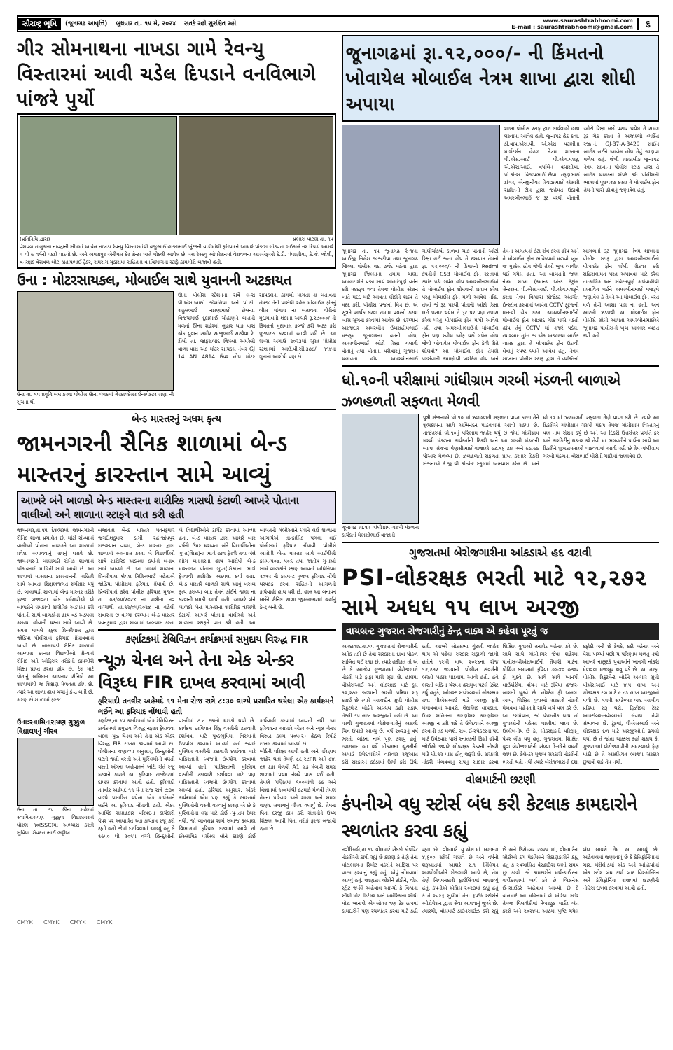સૌરાષ્ટ્ર ભૂમિ
(જૂનાગઢ આવૃત્તિ) બુધવાર તા. ૧૫ મે, ૨૦૨૪ સતર્ક રહો સુરક્ષિત રહો
www.saurashtrabhoomi.com
E-mail : saurashtrabhoomi@gmail.com
૬
ગીર સોમનાથના નાખડા ગામે રેવન્યુ વિસ્તારમાં આવી ચડેલ દિપડાને વનવિભાગે પાંજરે પુર્યો
(પ્રતિનિધિ દ્વારા) પ્રભાસ પાટણ તા. ૧૫
વેરાવળ તાલુકાના નાવદ્રાની સીમમાં આવેલ નાખડા રેવન્યુ વિસ્તારમાંથી વજુભાઈ હાજાભાઈ ખૂંટડની વાડીમાંથી ફરીયાદને આધારે પાંજરા ગોઠવતા ગઈકાલે નર દિપડો આશરે ૫ થી ૯ વર્ષનો પકડી પાડયો છે. અને અમરાપુર એનીમલ કેર સેન્ટર ખાતે મોકલી આપેલ છે. આ રેસ્કયુ ઓપરેશનમાં વેરાવળના આરએફઓ કે.ડી. પંપાણીયા, કે.જે. જોશી, વનરક્ષક વેરાવળ બીટ, પ્રતાપભાઈ ટ્રેકર, રામસંગ ચુડાસમા સહિતના વનવિભાગના સ્ટાફે કામગીરી બજાવી હતી.
ઉના : મોટરસાયકલ, મોબાઈલ સાથે યુવાનની અટકાયત
ઉના તા. ૧૫ પ્રવૃતિ બંધ કરવા પોલીસ ઊના પંથકમાં ગેરકાયદેસર ઈન્સ્પેક્ટર રાણા ની સૂચના થી
ઊના પોલીસ સ્ટેશનના સર્વે લન્સ પી.એસ.આઈ. જેબલિયા અને પો.કો. રાહુલભાઈ નારણભાઈ છેલના, વિજયભાઈ દૂદાભાઈ ચૌહાણને બાતમી મળતાં ઊના શહેરમાં લુહાર ચોક પાસે એક યુવાન સમીર રમજુભાઈ સરવૈયા રે. ટીંબી તા. જાફરાબાદ જિલ્લા અમરેલી વાળા પાસે એક મોટર સાયકલ નંબર GJ 14 AN 4814 ઉપર હોય મોટર સાયકલના કાગળો માગતા ના બતાવતા તેમજ તેની પાસેથી રહેલ મોબાઈલ ફોનનું બીલ માંગતા ના બતાવતા ચોરીનો મુદામાલની શંકાના આધારે રૂ.૨૮૦૦૦/ ની કિંમતનો મુદામાલ કબ્જે કરી અટક કરી પૂછપરછ કરવામાં આવી રહી છે. આ શખ્સ અગાઉ ૨૦૨૩માં સુરત પોલીસ સ્ટેશનમાં આઈ.પી.સી.૩૭૯/ ૧૧૪ના ગુનાનો આરોપી પણ છે.
બેન્ડ માસ્તરનું અધમ કૃત્ય
જામનગરની સૈનિક શાળામાં બેન્ડ માસ્તરનું કારસ્તાન સામે આવ્યું
આખરે બંને બાળકો બેન્ડ માસ્તરના શારીરિક ત્રાસથી કંટાળી આખરે પોતાના વાલીઓ અને શાળાના સ્ટાફને વાત કરી હતી
જામનગર,તા.૧૫ દેશભરમાં જામનગરની સૈનિક શાળા પ્રચલિત છે. મોટી સંખ્યામાં વાલીઓ પોતાના બાળકને આ શાળામાં પ્રવેશ અપાવવાનું સપનું ધરાવે છે. જામનગરની બાલાચડી સૈનિક શાળામાં ચોંકાવનારી માહિતી સામે આવી છે. આ શાળામાં માસ્તરના કારસ્તાનની માહિતી સામે આવતા શિક્ષણજગત શર્મશાર થયું છે. બાલાચડી શાળામાં બેન્ડ માસ્તર તરીકે ફરજ બજાવતા એક કર્મચારીએ બે બાળકોને ધમકાવી શારીરિક અડપલા કરી પોતાની સાથે બાળકોના હાથ વડે અડપલા કરાવ્યા હોવાની ઘટના સામે આવી છે. સમગ્ર મામલે સ્કુલ પ્રિન્સીપાલ દ્વારા જોડિયા પોલીસમાં ફરિયાદ નોંધાવવામાં આવી છે. બાલાચડી સૈનિક શાળામાં અભ્યાસ કરનાર વિદ્યાર્થીઓ સૈન્યમાં સૈનિક અને ઓફિસર તરીકેની કામગીરી શિક્ષા પ્રાપ્ત કરતા હોય છે. દેશ માટે પોતાનું બલિદાન આપનાર સૈનિકો આ શાળામાંથી જ શિક્ષણ મેળવતા હોય છે. ત્યારે આ શાળા હાલ ચર્ચાનું કેન્દ્ર બની છે. કારણ છે શાળામાં ફરજ
બજાવતા બેન્ડ માસ્તર પવનકુમાર જગદીશકુમાર ડાંગી રહે.જોધપુર રાજસ્થાન વાળા, બેન્ડ માસ્તર દ્વારા શાળામાં અભ્યાસ કરતા બે વિદ્યાર્થીઓ સાથે શારીરિક અડપલા કર્યાનો બનાવ સામે આવ્યો છે. આ મામલે શાળાના પ્રિન્સીપાલ શ્રેયશ નિતિનભાઈ મહેતાએ જોડિયા પોલીસમાં ફરિયાદ નોંધાવી છે. પ્રિન્સીપાલે કરેલ પોલીસ ફરિયાદ મુજબ તા. ૦૭/૦૫/૨૦૨૪ ના રાત્રીના નવ વાગ્યાથી તા.૧૨/૦૫/૨૦૨૪ ના વહેલી સવારના છ વાગ્યા દરમ્યાન બેન્ડ માસ્તર પવનકુમાર દ્વારા શાળામાં અભ્યાસ કરતા બે વિદ્યાર્થીઓને ટાર્ગેટ કરવામાં આવ્યા હતા. બેન્ડ માસ્તર દ્વારા આશરે બાર વર્ષની ઉમર ધરાવતા બંને વિદ્યાર્થીઓના ગુપ્ત(શિશ્ન)ના ભાગે હાથ ફેરવી તથા બંન્ને ભોગ બનનારના હાથ આરોપી બેન્ડ માસ્તરએ પોતાના ગુપ્ત(શિશ્ન)ના ભાગે ફેરવાવી શારીરીક અડપલા કર્યા હતા. બેન્ડ માસ્તરે બાળકો સાથે આવું ખરાબ કૃત્ય કરાવ્યા બાદ તેમને કોઈને જાણ ના કરવાની ધમકી આપી હતી. આખરે બંને બાળકો બેન્ડ માસ્તરના શારીરિક ત્રાસથી કંટાળી આખરે પોતાના વાલીઓ અને શાળાના સ્ટાફને વાત કરી હતી. આ બાબતની ગંભીરતાને ધ્યાને લઈ શાળાના આચાર્યએ તાત્કાલિક પગલા લઈ પોલીસમાં ફરિયાદ નોંધાવી. પોલીસે આરોપી બેન્ડ માસ્તર સામે આઈપીસી કલમ-૫૦૪, ૫૦૬ તથા જાતીય ગુનાઓ સામે બાળકોને રક્ષણ આપતો અધિનિયમ ૨૦૧૨ ની કલમ-૮ મુજબ ફરિયાદ નોંધી ધરપકડ કરવા સહિતની આગળની કાર્યવાહી હાથ ધરી છે. હાલ આ બનાવને લઈને સૈનિક શાળા જીલ્લાભરમાં ચર્ચાનું કેન્દ્ર બની છે.
કર્ણાટકમાં ટેલિવિઝન કાર્યક્રમમાં સમુદાય વિરુદ્ધ FIR
ન્યૂઝ ચેનલ અને તેના એક એન્કર વિરૂધ્ધ FIR દાખલ કરવામાં આવી
ફરિયાદી તનવીર અહેમદે ૧૧ મેના રોજ રાત્રે ૮:૩૦ વાગ્યે પ્રસારિત થયેલા એક કાર્યક્રમને લઈને આ ફરિયાદ નોંધાવી હતી
ઉના:સ્વામિનારાયણ ગુરૂકુળ વિદ્યાલયનું ગૌરવ
ઉના તા. ૧૫ ઊના શહેરમાં સ્વામિનારાયણ ગુરૂકુળ વિદ્યાલયરમાં ધોરણ ૧૦(SSC)માં અભ્યાસ કરતી સુપ્રિયા શિવદત્ત ભાઈ ભટ્ટીએ
કર્ણાટક,તા.૧૫ કર્ણાટકમાં એક ટેલિવિઝન કાર્યક્રમમાં સમુદાય વિરુદ્ધ નફરત ફેલાવવા બદલ ન્યૂઝ ચેનલ અને તેના એક એંકર વિરુદ્ધ FIR દાખલ કરવામાં આવી છે. પોલીસના જણાવ્યા અનુસાર, હિન્દુઓની ઘટતી જતી વસ્તી અને મુસ્લિમોની વધતી વસ્તી અંગેના અહેવાલને ખોટી રીતે રજૂ કરવાને કારણે આ ફરિયાદ તાજેતરમાં દાખલ કરવામાં આવી હતી. ફરિયાદી તનવીર અહેમદે ૧૧ મેના રોજ રાત્રે ૮:૩૦ વાગ્યે પ્રસારિત થયેલા એક કાર્યક્રમને લઈને આ ફરિયાદ નોંધાવી હતી. એંકર આર્થિક સલાહકાર પરિષદના કાર્યકારી પેપર પર આધારિત એક કાર્યક્રમ રજૂ કરી રહ્યો હતો જેમાં દર્શાવવામાં આવ્યું હતું કે ૧૯૫૦ થી ૨૦૧૫ વચ્ચે હિન્દુઓની વસ્તીમાં ૭.૮ ટકાનો ઘટાડો થયો છે. કાર્યક્રમ દરમિયાન હિંદુ વસ્તીની ટકાવારી દર્શાવવા માટે પૃષ્ઠભૂમિમાં ત્રિરંગાનો ઉપયોગ કરવામાં આવ્યો હતો જ્યારે મુસ્લિમ વસ્તીની ટકાવારી દર્શાવવા માટે પાકિસ્તાની ધ્વજનો ઉપયોગ કરવામાં આવ્યો હતો. પાકિસ્તાની મુસ્લિમ વસ્તીની ટકાવારી દર્શાવવા માટે પણ પાકિસ્તાની ધ્વજનો ઉપયોગ કરવામાં આવ્યો હતો. ફરિયાદ અનુસાર, એંકરે કાર્યક્રમમાં એમ પણ કહ્યું કે ભારતમાં મુસ્લિમોની વસ્તી વધવાનું કારણ એ છે કે મુસ્લિમોના લગ્ન માટે કોઈ ન્યૂનતમ ઉંમર નથી. જો બાળલગ્ન સામે સમાજ કલ્યાણ વિભાગમાં ફરિયાદ કરવામાં આવે તો ઈસ્લામિક પર્સનલ લોને કારણે કોઈ કાર્યવાહી કરવામાં આવતી નથી. આ ફરિયાદના આધારે એંકર અને ન્યૂઝ ચેનલ વિરુદ્ધ કલમ ૫૦૫(૨) હેઠળ રિપોર્ટ દાખલ કરવામાં આવ્યો છે.
બોર્ડની પરિક્ષા આપી હતી અને પરિણામ જાહેર થતાં તેમણે ૯૯,૨૮PR અને ૯૪, ૯૬ ટકા મેળવી A1 ગ્રેડ મેળવી સમગ્ર શાળામાં પ્રથમ નંબરે પાસ થઈ હતી. તેમણે ગણિતમાં ૧૦૦માંથી ૯૯ અને વિજ્ઞાનમાં ૧૦૦માંથી ૯૮માર્ક મેળવી તેમણે તેમના પરિવાર અને શાળા અને સમગ્ર વાણંદ સમાજનું ગૌરવ વધાર્યું છે. તેમના પિતા દરજી કામ કરી સંતાનોને ઉચ્ચ શિક્ષણ આપી પિતા તરીકે ફરજ બજાવી રહ્યા છે.
જૂનાગઢમાં રૂા.૧૨,૦૦૦/- ની કિંમતનો ખોવાયેલ મોબાઈલ નેત્રમ શાખા દ્વારા શોધી અપાયા
શાખા પોલીસ સ્ટાફ દ્વારા કાર્યવાહી હાથ ધરવામાં આવેલ હતી. જૂનાગઢ હેડ કવા. ડી.વાય.એસ.પી. એ.એસ. પટણીના માર્ગદર્શન હેઠળ નેત્રમ શાખાના પી.એસ.આઈ પી.એચ.મશરૂ, એ.એસ.આઈ. વર્ષાબેન વઘાસીયા, પો.કોન્સ. વિજયભાઈ છૈયા, તરૂણભાઈ ડાંગર, એન્જીનીયર રિયાઝભાઈ અંસારી સહીતની ટીમ દ્વારા જહેમત ઉઠાવી અમરબીનભાઈ જે રૂટ પરથી પોતાની ઓટો રિક્ષા લઈ પસાર થયેલ તે સમગ્ર રૂટ ચેક કરતા તે અજાણ્યો વ્યક્તિ રજી.નં. GJ-37-A-3429 સાઈન બાઈક લઈને આવેલ હોય તેવું જાણવા મળેલ હતું. જેથી તાત્કાલીક જૂનાગઢ નેત્રમ શાખાના પોલીસ સ્ટાફ દ્વારા તે બાઈક ચાલકનો સંપર્ક કરી પોલીસની ભાષામાં પૂછપરછ કરતા તે મોબાઈલ ફોન તેમની પાસે હોવાનું જણાવેલ હતું.
જૂનાગઢ તા. ૧૫ જૂનાગઢ રેન્જના આઈજી નિલેશ જાજડીયા તથા જૂનાગઢ જિલ્લા પોલીસ વડા હર્ષદ મહેતા દ્વારા જૂનાગઢ જિલ્લાના તમામ થાણા અમલદારોને પ્રજા સાથે સોહાર્દપૂર્ણ વર્તન કરી મદદરૂપ થવા તેમજ પોલીસ સ્ટેશન ખાતે મદદ માટે આવતા લોકોને શક્ય તે મદદ કરી, પોલીસ પ્રજાનો મિત્ર છે, એ સૂત્રને સાર્થક કરવા તમામ પ્રયત્નો કરવા ખાસ સૂચના કરવામાં આવેલ છે. દરમ્યાન અરજદાર અમરબીન ઈબરાહીમભાઈ મજરૂમ જૂનાગઢના વતની હોય, અમરબીનભાઈ ઓટો રિક્ષા ચલાવી પોતાનું તથા પોતાના પરીવારનું ગુજરાન ચલાવતા હોય અમરબીનભાઈ ગાંધીચોકથી કાળવા ચોક પોતાની ઓટો રિક્ષા લઈ જતા હોય તે દરમ્યાન તેમનો રૂા. ૧૨,૦૦૦/- ની કિંમતનો Redmi કંપનીનો C53 મોબાઈલ ફોન રસ્તામાં ક્યાંક પડી ગયેલ હોય અમરબીનભાઈએ તે મોબાઈલ ફોન શોધવાનો પ્રયત્ન કરેલ પરંતુ મોબાઈલ ફોન મળી આવેલ નહિ. તેઓ જે રૂટ પરથી પોતાની ઓટો રિક્ષા લઈ પસાર થયેલ તે રૂટ પર પણ તપાસ કરેલ પરંતુ મોબાઈલ ફોન મળી આવેલ નહી તથા અમરબીનભાઈનો મોબાઈલ ફોન પણ સ્વીચ ઓફ થઈ ગયેલ હોય જેથી ખોવાયેલ મોબાઈલ ફોન કેવી રીતે શોધવો? આ મોબાઈલ ફોન તેમણે પરસેવાની કમાણીથી ખરીદેલ હોય અને તેમના અગત્યનાં ડેટા સેવ કરેલ હોય અને તે મોબાઈલ ફોન ભવિષ્યમાં મળવો ખૂબ જ મુશ્કેલ હોય જેથી તેઓ ખૂબ વ્યથીત થઈ ગયેલ હતા. આ બાબતની જાણ નેત્રમ શાખા (કમાન્ડ એન્ડ કંટ્રોલ સેન્ટર)ના પી.એસ.આઈ. પી.એચ.મશરૂને કરતા નેત્રમ વિશ્વાસ પ્રોજેક્ટ અંતર્ગત ઈન્સ્ટોલ કરવામાં આવેલ CCTV ફૂટેજની મદદથી ચેક કરતા અમરબીનભાઈનો મોબાઈલ ફોન આઝાદ ચોક પાસે પડતો હોય તેવું CCTV માં નજરે પડેલ, ત્યારબાદ તુરંત જ એક અજાણ્યા બાઈક ચાલક દ્વારા તે મોબાઈલ ફોન ઉઠાવી લેવાનું સ્પષ્ટ ધ્યાને આવેલ હતું. નેત્રમ શાખાના પોલીસ સ્ટાફ દ્વારા તે વ્યક્તિનો આગળનો રૂટ જૂનાગઢ નેત્રમ શાખાના પોલીસ સ્ટાફ દ્વારા અમરબીનભાઈનો મોબાઈક ફોન શોધી રીકવર કરી સહિસલામત પરત અપાવવા માટે કરેલ તાત્કાલિક અને સંવેદનપૂર્ણ કાર્યવાહીથી પ્રભાવિત થઈને અમરબીનભાઈ મજરૂમે જણાવેલ કે તેમને આ મોબાઈલ ફોન પરત મળે તેવી આશા પણ ના હતી, અને આટલી ઝડપથી આ મોબાઈલ ફોન પોલીસે શોધી આપતા અમરબીનભાઈએ જૂનાગઢ પોલીસનો ખૂબ આભાર વ્યક્ત કર્યો હતો.
ધો.૧૦ની પરીક્ષામાં ગાંધીગ્રામ ગરબી મંડળની બાળાએ ઝળહળતી સફળતા મેળવી
જૂનાગઢ તા.૧૫ ગાંધીગ્રામ ગરબી મંડળના કાર્યકર્તા મેણસીભાઈ વાજાની
પુત્રી સંજનાએ ધો.૧૦ માં ઝળહળતી સફળતા પ્રાપ્ત કરતા તેને શુભકામના સાથે અભિનંદન પાઠવવામાં આવી રહયા છે. તાજેતરમાં ધો.૧૦નું પરિણામ જાહેર થયું છે જેમાં ગાંધીગ્રામ ગરબી મંડળના કાર્યકર્તાની દિકરી અને આ ગરબી મંડળની બાળા સંજના મેણસીભાઈ વાજાએ ૯૮.૧૬ ટકા અને ૯૯.૯૯ પીઆર મેળવ્યા છે. ઝળહળતી સફળતા પ્રાપ્ત કરનાર દિકરી સંજનાએ કે.જી.થી કોન્વેન્ટ સ્કુલમાં અભ્યાસ કરેલ છે. અને ધો.૧૦ માં ઝળહળતી સફળતા તેણે પ્રાપ્ત કરી છે. ત્યારે આ દિકરીએ ગાંધીગ્રામ ગરબી મંડળ તેમજ ગાંધીગ્રામ વિસ્તારનું પણ નામ રોશન કર્યુ છે અને આ દિકરી ઉત્તરોત્તર પ્રગતિ કરે અને કારકિર્દીનું ઘડતર કરે તેવી મા ભગવતીને પ્રાર્થના સાથે આ દિકરીને શુભકામનાઓ પાઠવવામાં આવી રહી છે તેમ ગાંધીગ્રામ ગરબી મંડળના વીરાભાઈ મોરીની યાદીમાં જણાવેલ છે.
ગુજરાતમાં બેરોજગારીના આંકડાએ હદ વટાવી
PSI-લોકરક્ષક ભરતી માટે ૧૨,૨૭૨ સામે અધધ ૧૫ લાખ અરજી
વાયબ્રન્ટ ગુજરાત રોજગારીનું કેન્દ્ર વાક્ય એ કહેવા પૂરતું જ
અમદાવાદ,તા.૧૫ ગુજરાતમાં રોજગારીની અનેક તકો છે તેવા સરકારના દાવા પોકળ સાબિત થઈ રહ્યા છે. ત્યારે હકીકત તો એ છે કે આજેય ગુજરાતમાં બેરોજગારો નોકરી માટે ફાંફા મારી રહ્યા છે. હાલમાં પીએસઆઈ અને લોકરક્ષક માટે કુલ ૧૨,૨૭૨ જગ્યાની ભરતી પ્રક્રિયા શરૂ કરાઈ છે ત્યારે આજદીન સુધી પોલીસ રિક્રુટમેન્ટ બોર્ડને અધધધ કહી શકાય તેટલી ૧૫ લાખ અરજીઓ મળી છે. આ પરથી ગુજરાતમાં બેરોજગારીનું અસલી ચિત્ર ઉપસી આવ્યુ છે. વર્ષ ૨૦૨૩નું વર્ષ ભરતી બોર્ડના નામે પૂર્ણ કરાયુ હતું. ત્યારબાદ આ વર્ષે લોકસભા ચૂંટણીની અગાઉ ઉમેદવારોએ વારંવાર રજૂઆત કરી સરકારને કકેડામાં ઉભી કરી દીધી હતી. આખરે લોકસભા ચૂંટણી જાહેર થાય એ પહેલા સરકાર સફાળી જાગી હતીને ૧૨મી માર્ચે ૨૦૨૪ના રોજ ૧૨,૨૭૨ જગ્યાની પોલીસ સંવર્ગની ભરતી બહાર પાડવામાં આવી હતી. હવે ભરતી બોર્ડના ચેરમેન હસમુખ પટેલે ટ્વિટ કર્યુ હતુકે, ઓગસ્ટ સપ્ટેમ્બરમાં લોકરક્ષક તથા પીએસઆઈ માટે અરજી ફરી મંગાવવામાં આવશે. શૈક્ષણિક લાયકાત, ઉંમર સહિતના કારણોસર કારણોસર અરજી ન કરી શકે તે ઉમેદવારને અરજી કરવાની તક મળશે. સબ ઈન્સ્પેક્ટરના પદ માટે ઉમેદવાર પાસે સ્નાતકની ડિગ્રી હોવી જોઈએ જ્યારે લોકરક્ષક કેડરની નોકરી માટે ધો.૧૨ પાસ હોવું જરૂરી છે. સરકારી નોકરી મેળવવાનુ સપનુ સાકાર કરવા શિક્ષિત યુવાઓ તનતોડ મહેનત કરે છે. સાથે સાથે ગાંધીનગર જેવા શહેરમાં પોલીસ-પીએસઆઈની તૈયારી માટેના કોચિંગ ક્લાસમાં રૂપિયા ૩૦-૪૦ હજાર ફી ચૂકવે છે. સાથે સાથે ખાનગી લાઈબ્રેરીમાં વાંચન માટે રૂપિયા હજાર-બારસો ચૂકવે છે. હોસ્ટેલ ફી અલગ. આમ, શિક્ષિત યુવાઓ સરકારી નોકરી મેળવવા મહેનતની સાથે ખર્ચ પણ કરે છે. આ દરમિયાન, જો પેપરલીક થાય તો યુવાઓની મહેનત પાણીમાં જાય છે. ઉલ્લેખનીય છે કે, લોકરક્ષકની પરિક્ષાનું પેપર લીક થયુ હતુ. ગુજરાતમાં શિક્ષિત યુવા બેરોજગારોની સંખ્યા દિનદિને વધતી જાય છે. કેલેન્ડર મુજબ સરકારી નોકરીની ભરતી થતી નથી ત્યારે બેરોજગારોની દશા કફોડી બની છે કેમકે, કડી મહેનત અને પૈસા ખર્ચ્યા પછી ય પરિણામ મળતુ નથી આખરે નાછૂટકે યુવાઓને ખાનગી નોકરી મેળવવા મજબૂર થવુ પડે છે. આ તરફ, પોલીસ રિક્રુટમેન્ટ બોર્ડને અત્યાર સુધી પીએસઆઈ માટે ૪.૫ લાખ અને લોકરક્ષક દળ માટે ૯.૮૩ લાખ અરજીઓ મળી છે. ૧૫મી સપ્ટેમ્બર બાદ આખીય પ્રક્રિયા શરૂ થશે. ફિઝીકલ ટેસ્ટ ઓક્ટોબર-નવેમ્બરમાં લેવાય તેવી સંભાવના છે. ટૂંકમાં, પીએસઆઈ અને લોકરક્ષક દળ માટે અરજીઓનો ઢગલો થયો છે તે જોતા ચોક્કસ કહી શકાય કે, ગુજરાતમાં બેરોજગારીની સમસ્યાએ ફેણ માંડી છે તે અસલિયત ભાજપ સરકાર છુપાવી શકે તેમ નથી.
વોલમાર્ટની છટણી
કંપનીએ વધુ સ્ટોર્સ બંધ કરી કેટલાક કામદારોને સ્થળાંતર કરવા કહ્યું
નવીદિલ્હી,તા.૧૫ વોલમાર્ટ સેંકડો કોર્પોરેટ નોકરીઓ કાપી રહ્યું છે કારણ કે તેણે તેના મોટાભાગના રિમોટ વર્કર્સને ઓફિસ પર પાછા ફરવાનું કહ્યું હતું, એવું નોંધવામાં આવ્યું હતું. જાણકાર લોકોને ટાંકીને, વોલ સ્ટ્રીટ જર્નલે અહેવાલ આપ્યો કે વિશ્વના સૌથી મોટા રિટેલર અને અમેરિકાના સૌથી મોટા ખાનગી એમ્પ્લોયર ત્રણ ટેક હબમાં કામદારોને પણ સ્થળાંતર કરવા માટે કહી રહ્યા છે. વોલમાર્ટ યુ.એસ.માં લગભગ ૪,૬૦૦ સ્ટોર્સ ચલાવે છે અને વર્ષની શરૂઆતમાં આશરે ૨.૧ મિલિયન સહયોગીઓને રોજગારી આપે છે, તેમ તેણે નિયમનકારી ફાઈલિંગમાં જણાવ્યું હતું. કંપનીએ એપ્રિલ ૨૦૨૩માં કહ્યું હતું કે તે ૨૦૨૬ સુધીમાં તેના ૬૫% સ્ટોર્સને ઓટોમેશન દ્વારા સેવા આપવાનું જુએ છે. ત્યારથી, વોલમાર્ટ ડાઉનસાઈઝ કરી રહ્યું છે અને ડિસેમ્બર ૨૦૨૨ માં, વોલમાર્ટના સીઈઓ ડગ મેકમિલને રોકાણકારોને કહ્યું હતું કે સ્વચાલિત વેરહાઉસ ઘણો સમય દૂર કરશે. જે કામદારોને મર્ચેન્ડાઈઝના વર્ગીકરણમાં ખર્ચ કરે છે. બિઝનેસ ઈનસાઈડરે અહેવાલ આપ્યો છે કે વોલમાર્ટે આ મહિનામાં બે એરિયા સ્ટોર તેમજ મિલવૌકીમાં નેબરહુડ માર્કેટ બંધ કરશે અને ૨૦૨૪માં આઠમાં પુષ્ટિ થયેલ બંધ લાવશે તેમ આ આવ્યું છે. અહેવાલમાં જણાવાયું છે કે કેલિફોર્નિયામાં ચાર, મેરીલેન્ડમાં એક અને ઓહિયોમાં એક સ્ટોર બંધ કર્યા બાદ વિસ્કોન્સિન અને કેલિફોર્નિયા રાજ્યમાં છટણીની નોટિસ દાખલ કરવામાં આવી હતી.
CMYK CMYK CMYK CMYK